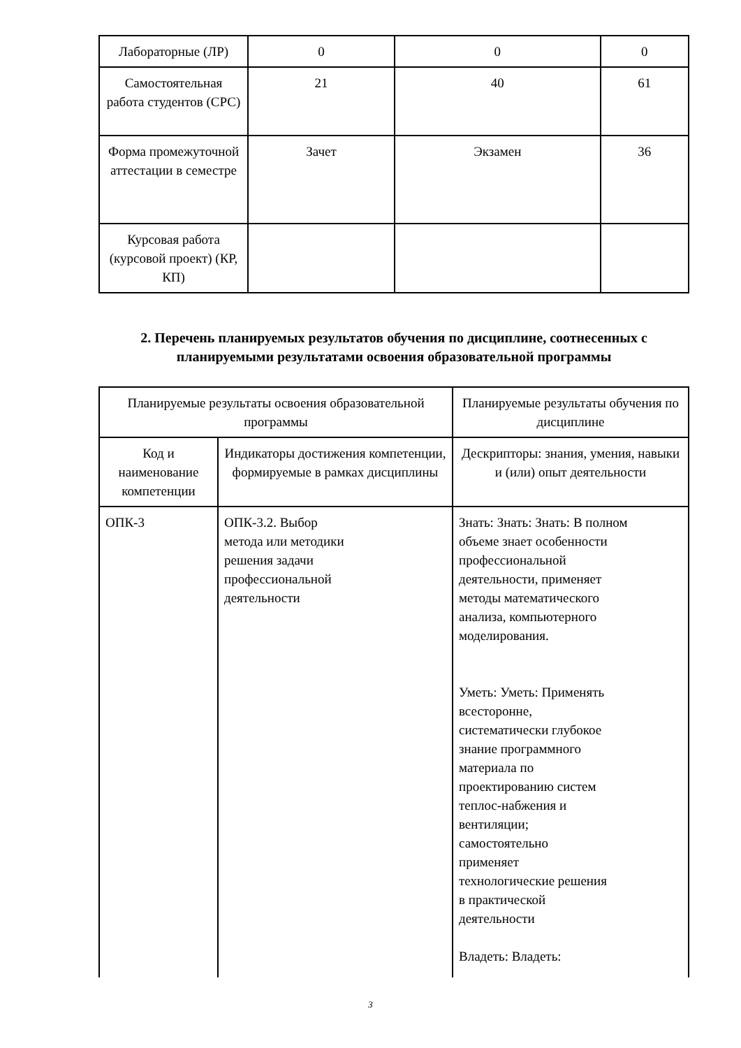| Лабораторные (ЛР) | 0 | 0 | 0 |
| Самостоятельная работа студентов (СРС) | 21 | 40 | 61 |
| Форма промежуточной аттестации в семестре | Зачет | Экзамен | 36 |
| Курсовая работа (курсовой проект) (КР, КП) | | | |
2. Перечень планируемых результатов обучения по дисциплине, соотнесенных с планируемыми результатами освоения образовательной программы
| Планируемые результаты освоения образовательной программы | | Планируемые результаты обучения по дисциплине |
| Код и наименование компетенции | Индикаторы достижения компетенции, формируемые в рамках дисциплины | Дескрипторы: знания, умения, навыки и (или) опыт деятельности |
| ОПК-3 | ОПК-3.2. Выбор метода или методики решения задачи профессиональной деятельности | Знать: Знать: Знать: В полном объеме знает особенности профессиональной деятельности, применяет методы математического анализа, компьютерного моделирования. Уметь: Уметь: Применять всесторонне, систематически глубокое знание программного материала по проектированию систем теплос-набжения и вентиляции; самостоятельно применяет технологические решения в практической деятельности Владеть: Владеть: |
3